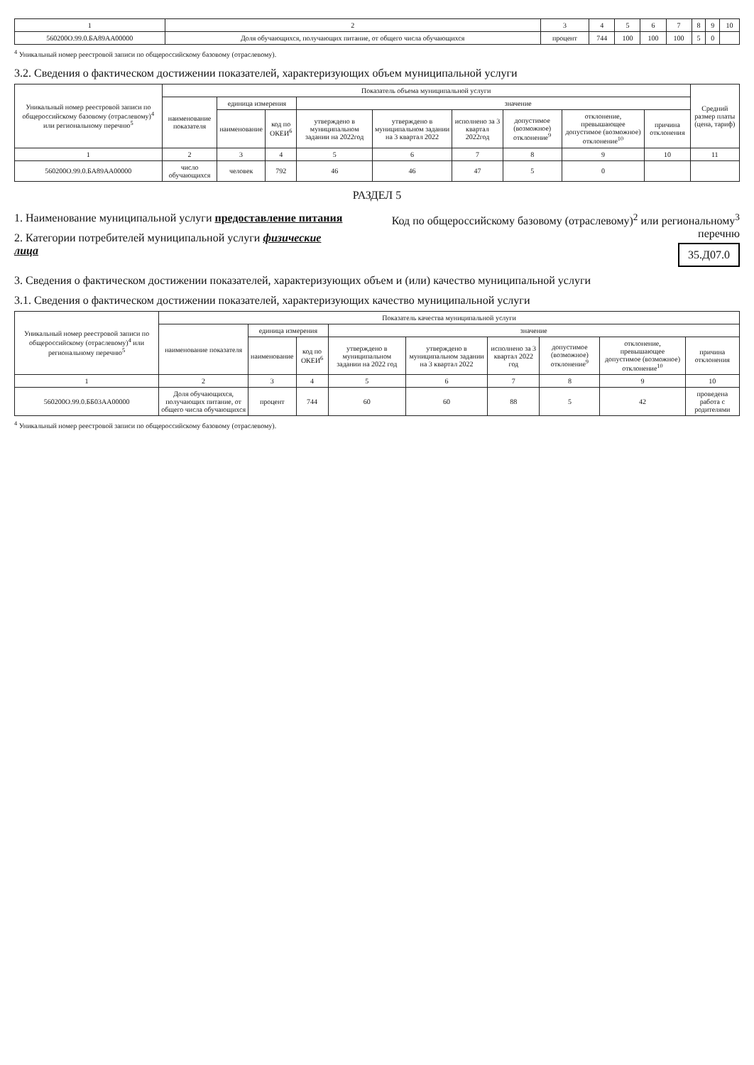| 1 | 2 | 3 | 4 | 5 | 6 | 7 | 8 | 9 | 10 |
| 560200О.99.0.БА89АА00000 | Доля обучающихся, получающих питание, от общего числа обучающихся | процент | 744 | 100 | 100 | 100 | 5 | 0 | |
<sup>4</sup> Уникальный номер реестровой записи по общероссийскому базовому (отраслевому).
3.2. Сведения о фактическом достижении показателей, характеризующих объем муниципальной услуги
| Уникальный номер реестровой записи по общероссийскому базовому (отраслевому)<sup>4</sup> или региональному перечню<sup>5</sup> | Показатель объема муниципальной услуги | | | | | | | | | Средний размер платы (цена, тариф) |
| --- | --- | --- | --- | --- | --- | --- | --- | --- | --- | --- |
| | наименование показателя | единица измерения | | значение | | | | | | |
| | | наименование | код по ОКЕИ<sup>6</sup> | утверждено в муниципальном задании на 2022год | утверждено в муниципальном задании на 3 квартал 2022 | исполнено за 3 квартал 2022год | допустимое (возможное) отклонение<sup>9</sup> | отклонение, превышающее допустимое (возможное) отклонение<sup>10</sup> | причина отклонения | |
| 1 | 2 | 3 | 4 | 5 | 6 | 7 | 8 | 9 | 10 | 11 |
| 560200О.99.0.БА89АА00000 | число обучающихся | человек | 792 | 46 | 46 | 47 | 5 | 0 | | |
РАЗДЕЛ 5
1. Наименование муниципальной услуги предоставление питания
2. Категории потребителей муниципальной услуги физические лица
Код по общероссийскому базовому (отраслевому)<sup>2</sup> или региональному<sup>3</sup> перечню
35.Д07.0
3. Сведения о фактическом достижении показателей, характеризующих объем и (или) качество муниципальной услуги
3.1. Сведения о фактическом достижении показателей, характеризующих качество муниципальной услуги
| Уникальный номер реестровой записи по общероссийскому (отраслевому)<sup>4</sup> или региональному перечню<sup>5</sup> | Показатель качества муниципальной услуги | | | | | | | | |
| --- | --- | --- | --- | --- | --- | --- | --- | --- | --- |
| | наименование показателя | единица измерения | | значение | | | | | |
| | | наименование | код по ОКЕИ<sup>6</sup> | утверждено в муниципальном задании на 2022 год | утверждено в муниципальном задании на 3 квартал 2022 | исполнено за 3 квартал 2022 год | допустимое (возможное) отклонение<sup>9</sup> | отклонение, превышающее допустимое (возможное) отклонение<sup>10</sup> | причина отклонения |
| 1 | 2 | 3 | 4 | 5 | 6 | 7 | 8 | 9 | 10 |
| 560200О.99.0.ББ03АА00000 | Доля обучающихся, получающих питание, от общего числа обучающихся | процент | 744 | 60 | 60 | 88 | 5 | 42 | проведена работа с родителями |
<sup>4</sup> Уникальный номер реестровой записи по общероссийскому базовому (отраслевому).